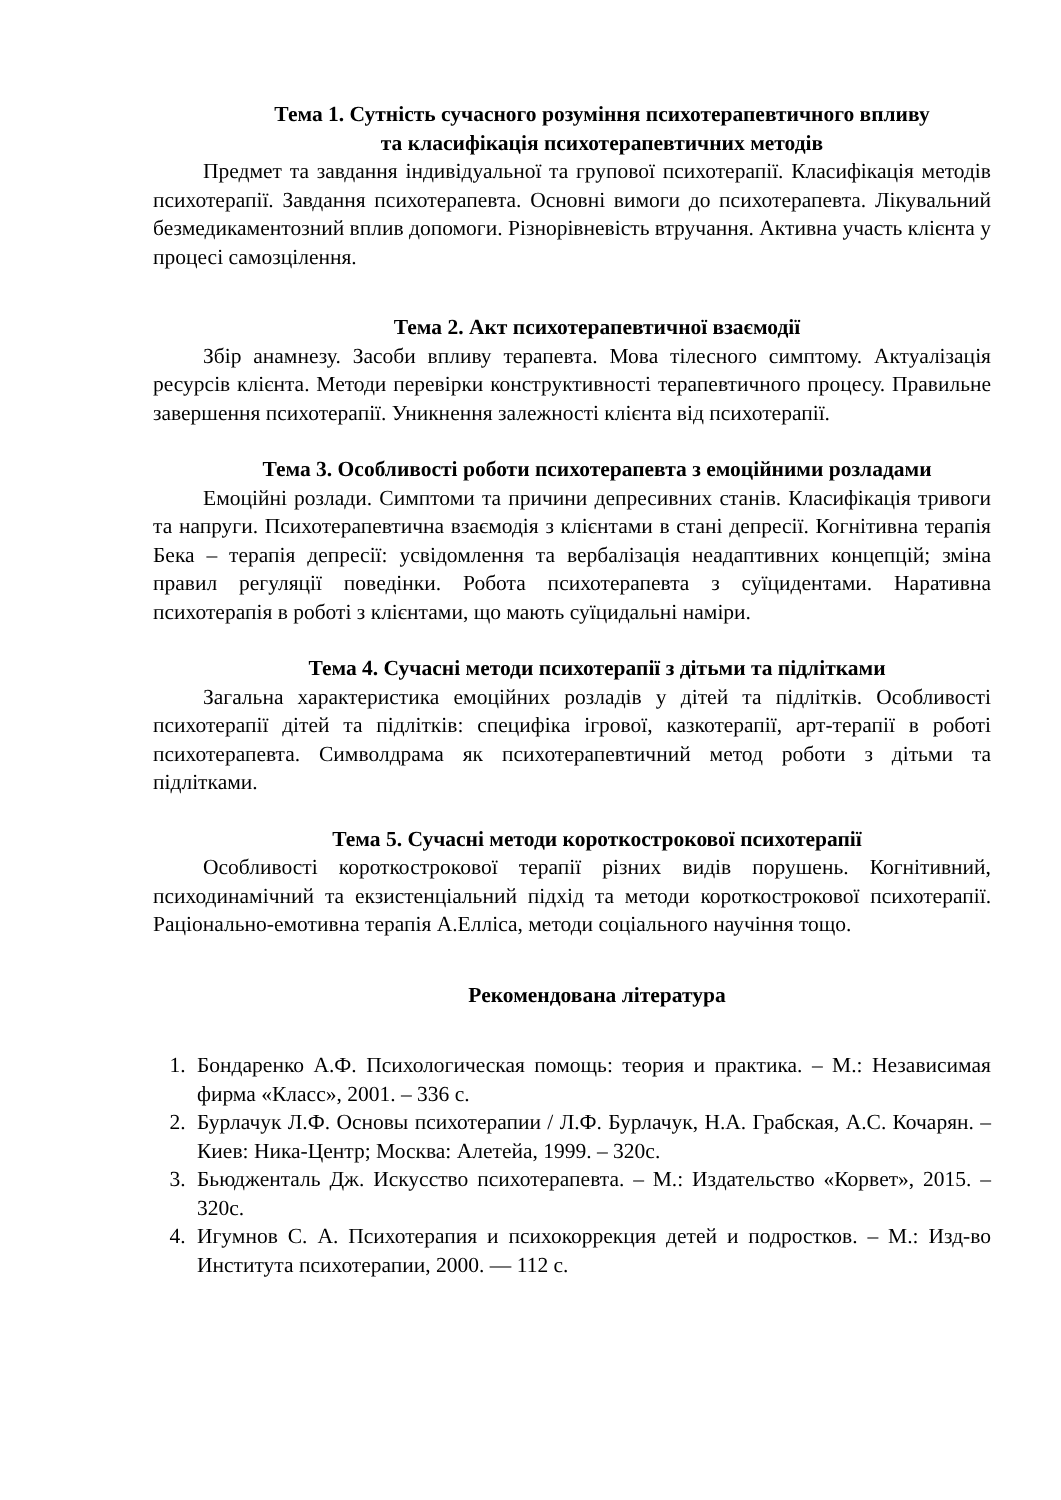Тема 1. Сутність сучасного розуміння психотерапевтичного впливу
та класифікація психотерапевтичних методів
Предмет та завдання індивідуальної та групової психотерапії. Класифікація методів психотерапії. Завдання психотерапевта. Основні вимоги до психотерапевта. Лікувальний безмедикаментозний вплив допомоги. Різнорівневість втручання. Активна участь клієнта у процесі самозцілення.
Тема 2. Акт психотерапевтичної взаємодії
Збір анамнезу. Засоби впливу терапевта. Мова тілесного симптому. Актуалізація ресурсів клієнта. Методи перевірки конструктивності терапевтичного процесу. Правильне завершення психотерапії. Уникнення залежності клієнта від психотерапії.
Тема 3. Особливості роботи психотерапевта з емоційними розладами
Емоційні розлади. Симптоми та причини депресивних станів. Класифікація тривоги та напруги. Психотерапевтична взаємодія з клієнтами в стані депресії. Когнітивна терапія Бека – терапія депресії: усвідомлення та вербалізація неадаптивних концепцій; зміна правил регуляції поведінки. Робота психотерапевта з суїцидентами. Наративна психотерапія в роботі з клієнтами, що мають суїцидальні наміри.
Тема 4. Сучасні методи психотерапії з дітьми та підлітками
Загальна характеристика емоційних розладів у дітей та підлітків. Особливості психотерапії дітей та підлітків: специфіка ігрової, казкотерапії, арт-терапії в роботі психотерапевта. Символдрама як психотерапевтичний метод роботи з дітьми та підлітками.
Тема 5. Сучасні методи короткострокової психотерапії
Особливості короткострокової терапії різних видів порушень. Когнітивний, психодинамічний та екзистенціальний підхід та методи короткострокової психотерапії. Раціонально-емотивна терапія А.Елліса, методи соціального научіння тощо.
Рекомендована література
1. Бондаренко А.Ф. Психологическая помощь: теория и практика. – М.: Независимая фирма «Класс», 2001. – 336 с.
2. Бурлачук Л.Ф. Основы психотерапии / Л.Ф. Бурлачук, Н.А. Грабская, А.С. Кочарян. – Киев: Ника-Центр; Москва: Алетейа, 1999. – 320с.
3. Бьюдженталь Дж. Искусство психотерапевта. – М.: Издательство «Корвет», 2015. – 320с.
4. Игумнов С. А. Психотерапия и психокоррекция детей и подростков. – М.: Изд-во Института психотерапии, 2000. — 112 с.